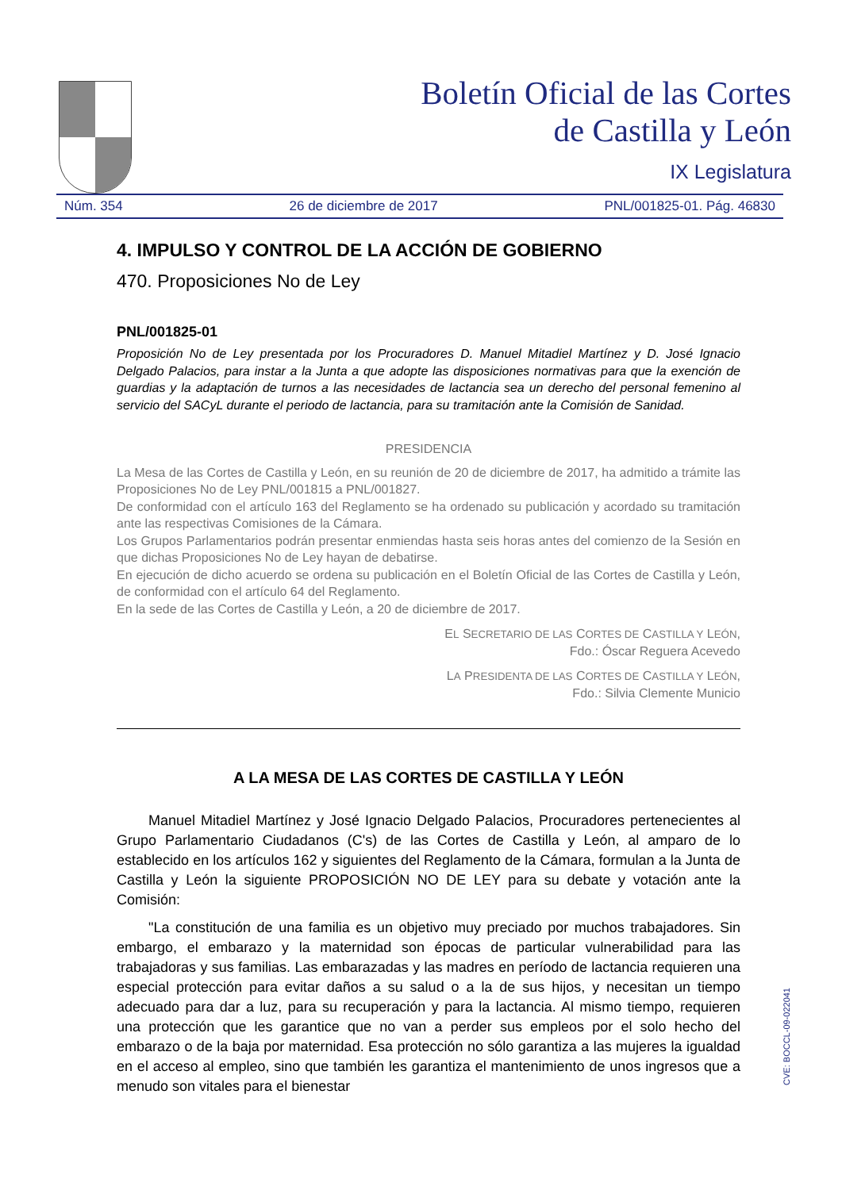Boletín Oficial de las Cortes
de Castilla y León
IX Legislatura
Núm. 354 26 de diciembre de 2017 PNL/001825-01. Pág. 46830
4. IMPULSO Y CONTROL DE LA ACCIÓN DE GOBIERNO
470. Proposiciones No de Ley
PNL/001825-01
Proposición No de Ley presentada por los Procuradores D. Manuel Mitadiel Martínez y D. José Ignacio Delgado Palacios, para instar a la Junta a que adopte las disposiciones normativas para que la exención de guardias y la adaptación de turnos a las necesidades de lactancia sea un derecho del personal femenino al servicio del SACyL durante el periodo de lactancia, para su tramitación ante la Comisión de Sanidad.
PRESIDENCIA
La Mesa de las Cortes de Castilla y León, en su reunión de 20 de diciembre de 2017, ha admitido a trámite las Proposiciones No de Ley PNL/001815 a PNL/001827.
De conformidad con el artículo 163 del Reglamento se ha ordenado su publicación y acordado su tramitación ante las respectivas Comisiones de la Cámara.
Los Grupos Parlamentarios podrán presentar enmiendas hasta seis horas antes del comienzo de la Sesión en que dichas Proposiciones No de Ley hayan de debatirse.
En ejecución de dicho acuerdo se ordena su publicación en el Boletín Oficial de las Cortes de Castilla y León, de conformidad con el artículo 64 del Reglamento.
En la sede de las Cortes de Castilla y León, a 20 de diciembre de 2017.
EL SECRETARIO DE LAS CORTES DE CASTILLA Y LEÓN,
Fdo.: Óscar Reguera Acevedo
LA PRESIDENTA DE LAS CORTES DE CASTILLA Y LEÓN,
Fdo.: Silvia Clemente Municio
A LA MESA DE LAS CORTES DE CASTILLA Y LEÓN
Manuel Mitadiel Martínez y José Ignacio Delgado Palacios, Procuradores pertenecientes al Grupo Parlamentario Ciudadanos (C's) de las Cortes de Castilla y León, al amparo de lo establecido en los artículos 162 y siguientes del Reglamento de la Cámara, formulan a la Junta de Castilla y León la siguiente PROPOSICIÓN NO DE LEY para su debate y votación ante la Comisión:
"La constitución de una familia es un objetivo muy preciado por muchos trabajadores. Sin embargo, el embarazo y la maternidad son épocas de particular vulnerabilidad para las trabajadoras y sus familias. Las embarazadas y las madres en período de lactancia requieren una especial protección para evitar daños a su salud o a la de sus hijos, y necesitan un tiempo adecuado para dar a luz, para su recuperación y para la lactancia. Al mismo tiempo, requieren una protección que les garantice que no van a perder sus empleos por el solo hecho del embarazo o de la baja por maternidad. Esa protección no sólo garantiza a las mujeres la igualdad en el acceso al empleo, sino que también les garantiza el mantenimiento de unos ingresos que a menudo son vitales para el bienestar
CVE: BOCCL-09-022041